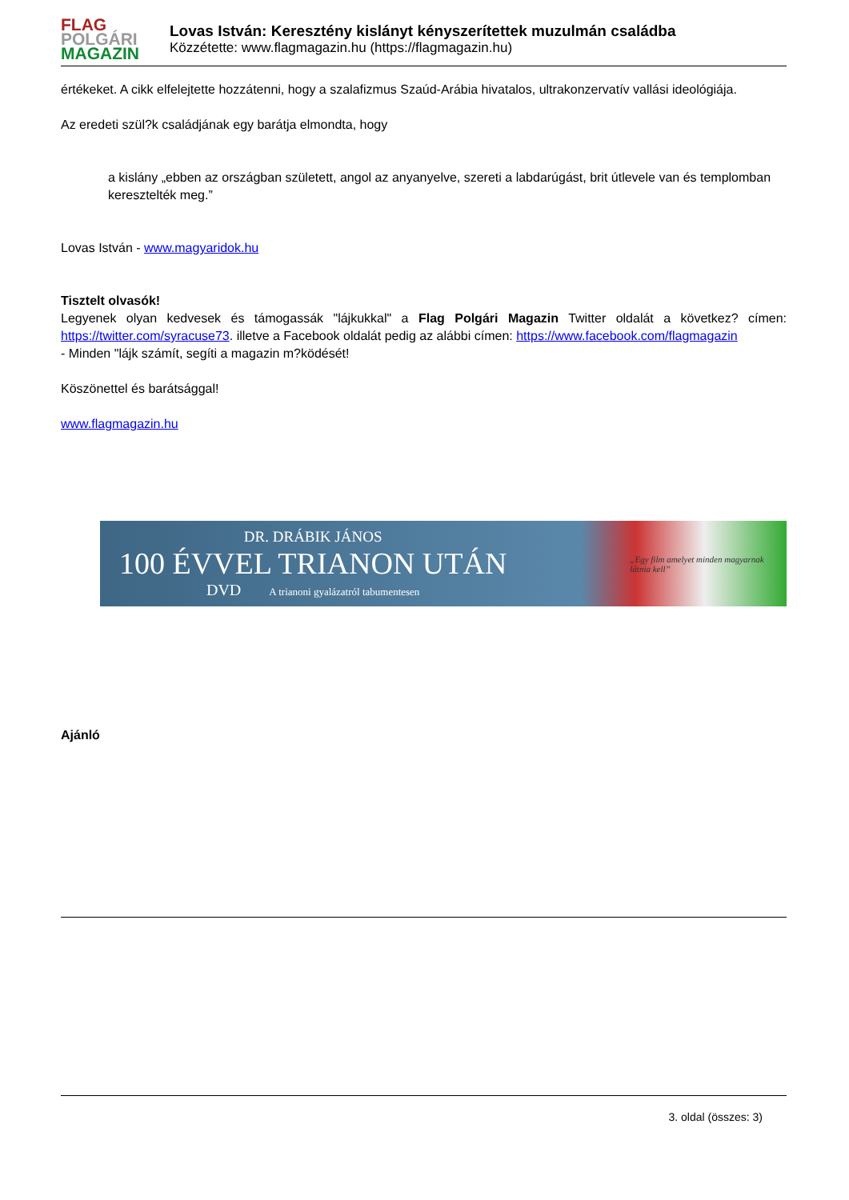FLAG
POLGÁRI
MAGAZIN
Lovas István: Keresztény kislányt kényszerítettek muzulmán családba
Közzétette: www.flagmagazin.hu (https://flagmagazin.hu)
értékeket. A cikk elfelejtette hozzátenni, hogy a szalafizmus Szaúd-Arábia hivatalos, ultrakonzervatív vallási ideológiája.
Az eredeti szül?k családjának egy barátja elmondta, hogy
a kislány „ebben az országban született, angol az anyanyelve, szereti a labdarúgást, brit útlevele van és templomban keresztelték meg.”
Lovas István - www.magyaridok.hu
Tisztelt olvasók!
Legyenek olyan kedvesek és támogassák "lájkukkal" a Flag Polgári Magazin Twitter oldalát a következ? címen: https://twitter.com/syracuse73. illetve a Facebook oldalát pedig az alábbi címen: https://www.facebook.com/flagmagazin
- Minden "lájk számít, segíti a magazin m?ködését!
Köszönettel és barátsággal!
www.flagmagazin.hu
DR. DRÁBIK JÁNOS
100 ÉVVEL TRIANON UTÁN
DVD A trianoni gyalázatról tabumentesen
„Egy film amelyet minden magyarnak látnia kell”
Ajánló
3. oldal (összes: 3)